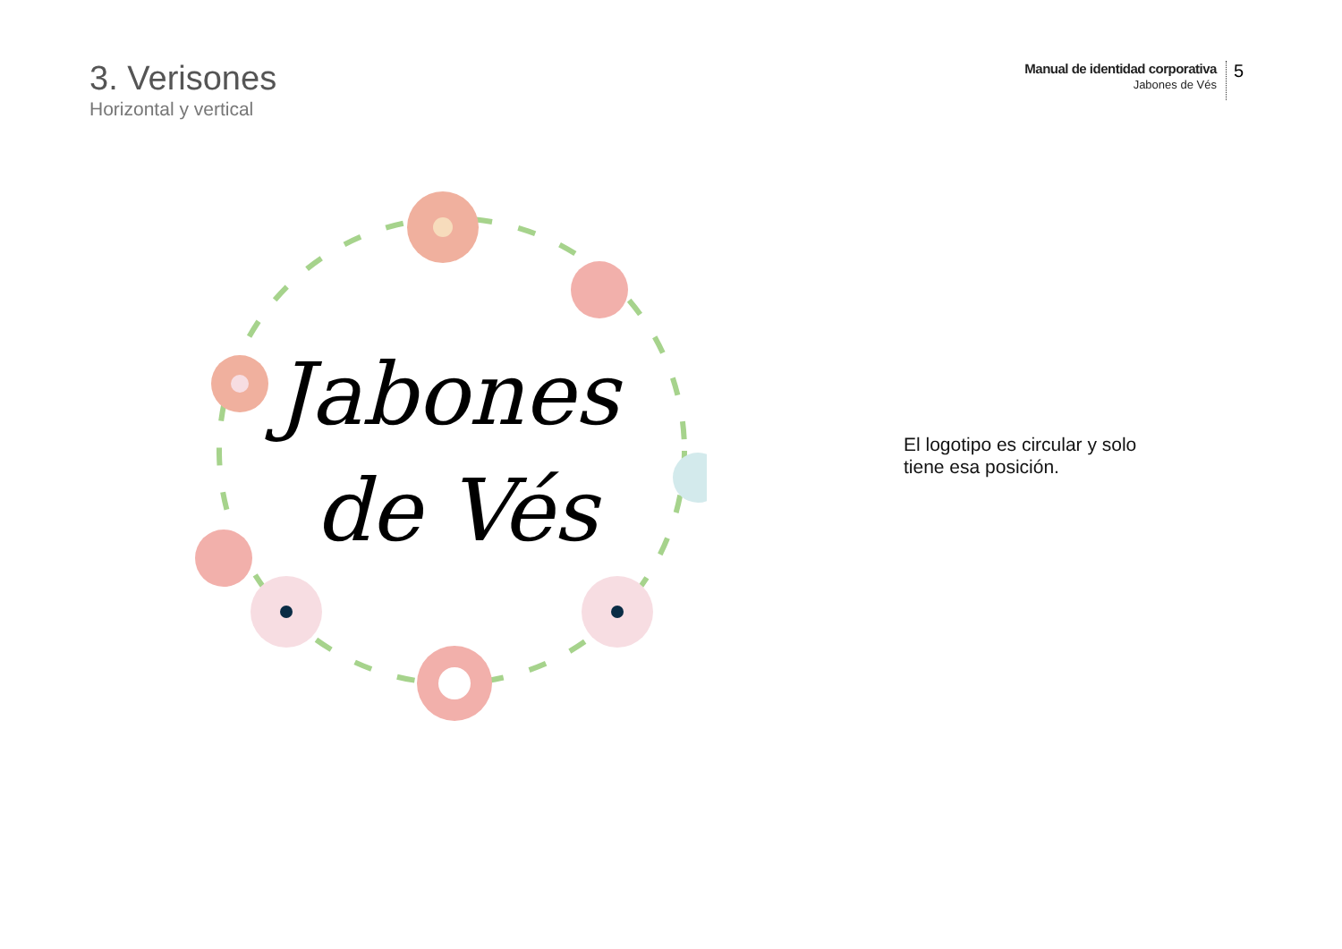3. Verisones
Horizontal y vertical
Manual de identidad corporativa
Jabones de Vés
5
Jabones
de Vés
El logotipo es circular y solo tiene esa posición.